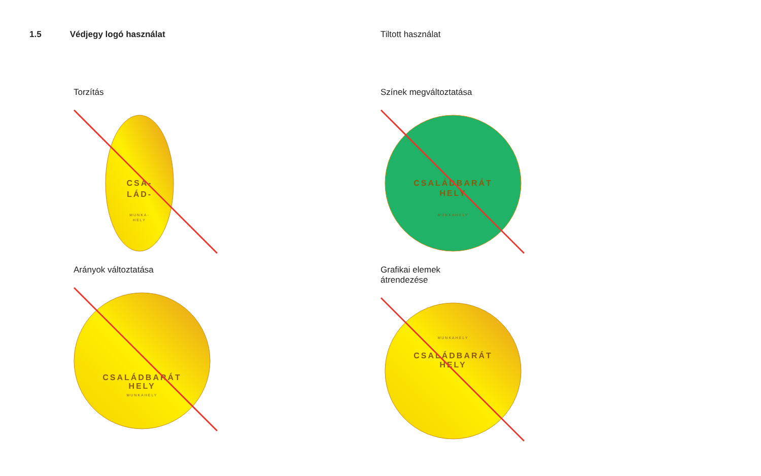1.5 Védjegy logó használat Tiltott használat
Torzítás
CSA-
LÁD-
MUNKA-
HELY
Színek megváltoztatása
CSALÁDBARÁT
HELY
MUNKAHELY
Arányok változtatása
CSALÁDBARÁT
HELY
MUNKAHELY
Grafikai elemek
átrendezése
MUNKAHELY
CSALÁDBARÁT
HELY